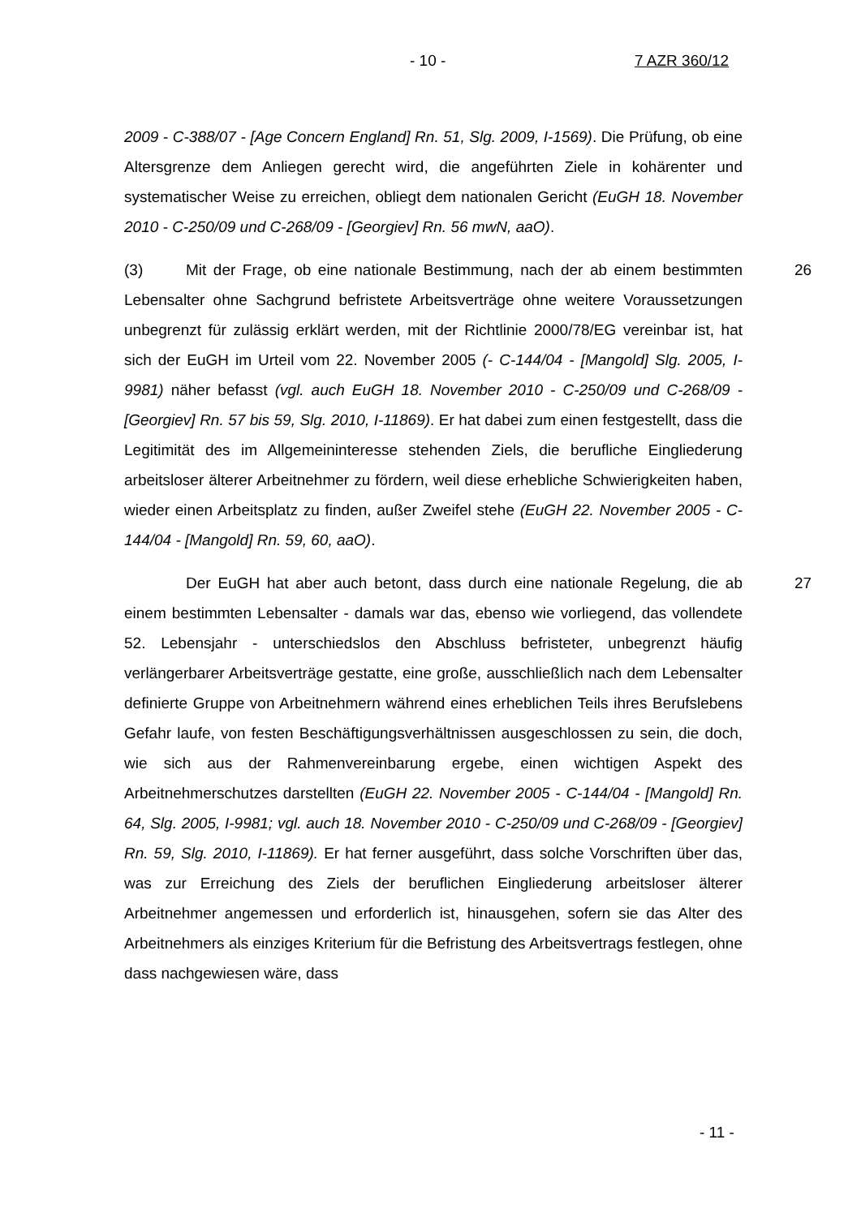- 10 - 7 AZR 360/12
2009 - C-388/07 - [Age Concern England] Rn. 51, Slg. 2009, I-1569). Die Prüfung, ob eine Altersgrenze dem Anliegen gerecht wird, die angeführten Ziele in kohärenter und systematischer Weise zu erreichen, obliegt dem nationalen Gericht (EuGH 18. November 2010 - C-250/09 und C-268/09 - [Georgiev] Rn. 56 mwN, aaO).
26 (3) Mit der Frage, ob eine nationale Bestimmung, nach der ab einem bestimmten Lebensalter ohne Sachgrund befristete Arbeitsverträge ohne weitere Voraussetzungen unbegrenzt für zulässig erklärt werden, mit der Richtlinie 2000/78/EG vereinbar ist, hat sich der EuGH im Urteil vom 22. November 2005 (- C-144/04 - [Mangold] Slg. 2005, I-9981) näher befasst (vgl. auch EuGH 18. November 2010 - C-250/09 und C-268/09 - [Georgiev] Rn. 57 bis 59, Slg. 2010, I-11869). Er hat dabei zum einen festgestellt, dass die Legitimität des im Allgemeininteresse stehenden Ziels, die berufliche Eingliederung arbeitsloser älterer Arbeitnehmer zu fördern, weil diese erhebliche Schwierigkeiten haben, wieder einen Arbeitsplatz zu finden, außer Zweifel stehe (EuGH 22. November 2005 - C-144/04 - [Mangold] Rn. 59, 60, aaO).
27 Der EuGH hat aber auch betont, dass durch eine nationale Regelung, die ab einem bestimmten Lebensalter - damals war das, ebenso wie vorliegend, das vollendete 52. Lebensjahr - unterschiedslos den Abschluss befristeter, unbegrenzt häufig verlängerbarer Arbeitsverträge gestatte, eine große, ausschließlich nach dem Lebensalter definierte Gruppe von Arbeitnehmern während eines erheblichen Teils ihres Berufslebens Gefahr laufe, von festen Beschäftigungsverhältnissen ausgeschlossen zu sein, die doch, wie sich aus der Rahmenvereinbarung ergebe, einen wichtigen Aspekt des Arbeitnehmerschutzes darstellten (EuGH 22. November 2005 - C-144/04 - [Mangold] Rn. 64, Slg. 2005, I-9981; vgl. auch 18. November 2010 - C-250/09 und C-268/09 - [Georgiev] Rn. 59, Slg. 2010, I-11869). Er hat ferner ausgeführt, dass solche Vorschriften über das, was zur Erreichung des Ziels der beruflichen Eingliederung arbeitsloser älterer Arbeitnehmer angemessen und erforderlich ist, hinausgehen, sofern sie das Alter des Arbeitnehmers als einziges Kriterium für die Befristung des Arbeitsvertrags festlegen, ohne dass nachgewiesen wäre, dass
- 11 -